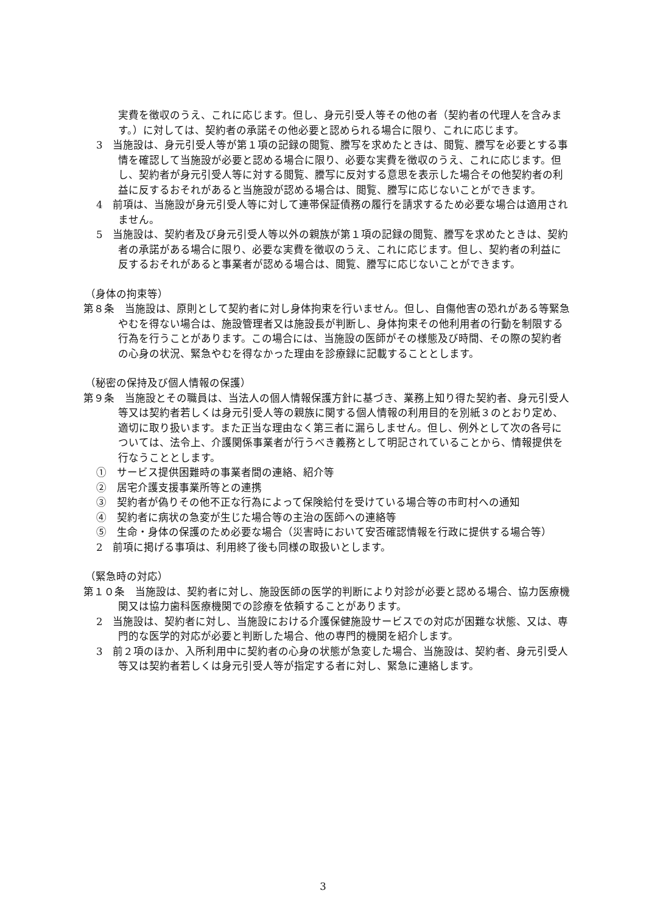実費を徴収のうえ、これに応じます。但し、身元引受人等その他の者（契約者の代理人を含みます。）に対しては、契約者の承諾その他必要と認められる場合に限り、これに応じます。
3　当施設は、身元引受人等が第１項の記録の閲覧、謄写を求めたときは、閲覧、謄写を必要とする事情を確認して当施設が必要と認める場合に限り、必要な実費を徴収のうえ、これに応じます。但し、契約者が身元引受人等に対する閲覧、謄写に反対する意思を表示した場合その他契約者の利益に反するおそれがあると当施設が認める場合は、閲覧、謄写に応じないことができます。
4　前項は、当施設が身元引受人等に対して連帯保証債務の履行を請求するため必要な場合は適用されません。
5　当施設は、契約者及び身元引受人等以外の親族が第１項の記録の閲覧、謄写を求めたときは、契約者の承諾がある場合に限り、必要な実費を徴収のうえ、これに応じます。但し、契約者の利益に反するおそれがあると事業者が認める場合は、閲覧、謄写に応じないことができます。
（身体の拘束等）
第８条　当施設は、原則として契約者に対し身体拘束を行いません。但し、自傷他害の恐れがある等緊急やむを得ない場合は、施設管理者又は施設長が判断し、身体拘束その他利用者の行動を制限する行為を行うことがあります。この場合には、当施設の医師がその様態及び時間、その際の契約者の心身の状況、緊急やむを得なかった理由を診療録に記載することとします。
（秘密の保持及び個人情報の保護）
第９条　当施設とその職員は、当法人の個人情報保護方針に基づき、業務上知り得た契約者、身元引受人等又は契約者若しくは身元引受人等の親族に関する個人情報の利用目的を別紙３のとおり定め、適切に取り扱います。また正当な理由なく第三者に漏らしません。但し、例外として次の各号については、法令上、介護関係事業者が行うべき義務として明記されていることから、情報提供を行なうこととします。
①　サービス提供困難時の事業者間の連絡、紹介等
②　居宅介護支援事業所等との連携
③　契約者が偽りその他不正な行為によって保険給付を受けている場合等の市町村への通知
④　契約者に病状の急変が生じた場合等の主治の医師への連絡等
⑤　生命・身体の保護のため必要な場合（災害時において安否確認情報を行政に提供する場合等）
2　前項に掲げる事項は、利用終了後も同様の取扱いとします。
（緊急時の対応）
第１０条　当施設は、契約者に対し、施設医師の医学的判断により対診が必要と認める場合、協力医療機関又は協力歯科医療機関での診療を依頼することがあります。
2　当施設は、契約者に対し、当施設における介護保健施設サービスでの対応が困難な状態、又は、専門的な医学的対応が必要と判断した場合、他の専門的機関を紹介します。
3　前２項のほか、入所利用中に契約者の心身の状態が急変した場合、当施設は、契約者、身元引受人等又は契約者若しくは身元引受人等が指定する者に対し、緊急に連絡します。
3